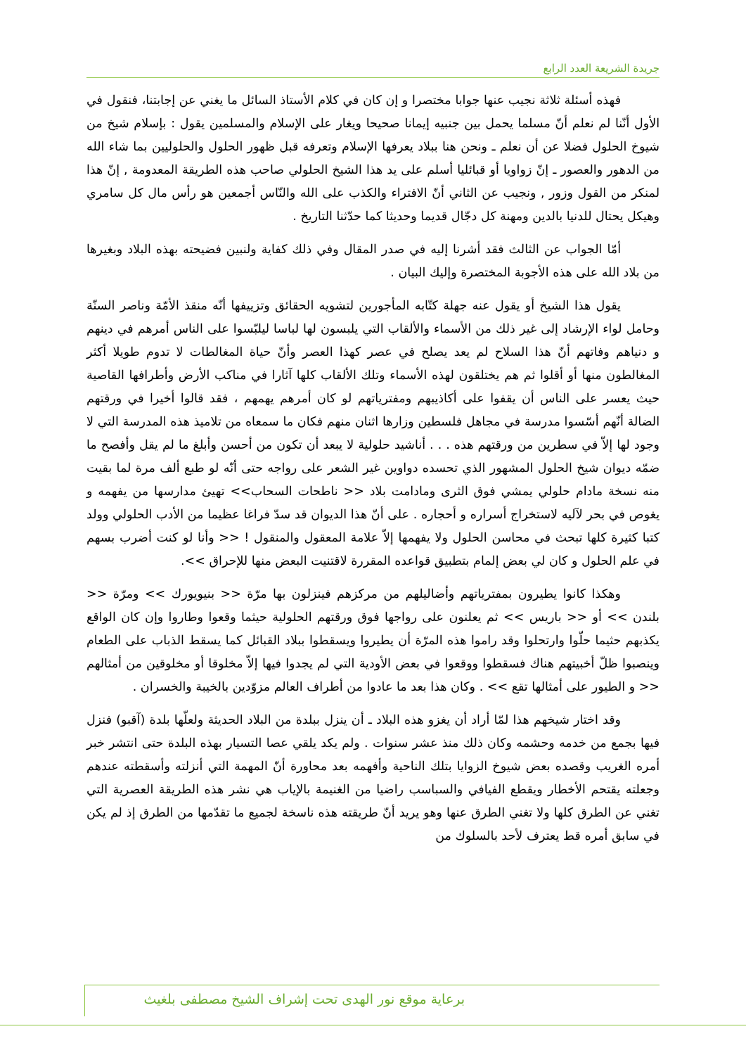جريدة الشريعة العدد الرابع
فهذه أسئلة ثلاثة نجيب عنها جوابا مختصرا و إن كان في كلام الأستاذ السائل ما يغني عن إجابتنا، فنقول في الأول أنّنا لم نعلم أنّ مسلما يحمل بين جنبيه إيمانا صحيحا ويغار على الإسلام والمسلمين يقول : بإسلام شيخ من شيوخ الحلول فضلا عن أن نعلم ـ ونحن هنا ببلاد يعرفها الإسلام وتعرفه قبل ظهور الحلول والحلوليين بما شاء الله من الدهور والعصور ـ إنّ زواويا أو قبائليا أسلم على يد هذا الشيخ الحلولي صاحب هذه الطريقة المعدومة , إنّ هذا لمنكر من القول وزور , ونجيب عن الثاني أنّ الافتراء والكذب على الله والنّاس أجمعين هو رأس مال كل سامري وهيكل يحتال للدنيا بالدين ومهنة كل دجّال قديما وحديثا كما حدّثنا التاريخ .
أمّا الجواب عن الثالث فقد أشرنا إليه في صدر المقال وفي ذلك كفاية ولنبين فضيحته بهذه البلاد وبغيرها من بلاد الله على هذه الأجوبة المختصرة وإليك البيان .
يقول هذا الشيخ أو يقول عنه جهلة كتّابه المأجورين لتشويه الحقائق وتزييفها أنّه منقذ الأمّة وناصر السنّة وحامل لواء الإرشاد إلى غير ذلك من الأسماء والألقاب التي يلبسون لها لباسا ليلبّسوا على الناس أمرهم في دينهم و دنياهم وفاتهم أنّ هذا السلاح لم يعد يصلح في عصر كهذا العصر وأنّ حياة المغالطات لا تدوم طويلا أكثر المغالطون منها أو أقلوا ثم هم يختلقون لهذه الأسماء وتلك الألقاب كلها آثارا في مناكب الأرض وأطرافها القاصية حيث يعسر على الناس أن يقفوا على أكاذيبهم ومفترياتهم لو كان أمرهم يهمهم ، فقد قالوا أخيرا في ورقتهم الضالة أنّهم أسّسوا مدرسة في مجاهل فلسطين وزارها اثنان منهم فكان ما سمعاه من تلاميذ هذه المدرسة التي لا وجود لها إلاّ في سطرين من ورقتهم هذه . . . أناشيد حلولية لا يبعد أن تكون من أحسن وأبلغ ما لم يقل وأفصح ما ضمّه ديوان شيخ الحلول المشهور الذي تحسده دواوين غير الشعر على رواجه حتى أنّه لو طبع ألف مرة لما بقيت منه نسخة مادام حلولي يمشي فوق الثرى ومادامت بلاد << ناطحات السحاب>> تهيئ مدارسها من يفهمه و يغوص في بحر لآليه لاستخراج أسراره و أحجاره . على أنّ هذا الديوان قد سدّ فراغا عظيما من الأدب الحلولي وولد كتبا كثيرة كلها تبحث في محاسن الحلول ولا يفهمها إلاّ علامة المعقول والمنقول ! << وأنا لو كنت أضرب بسهم في علم الحلول و كان لي بعض إلمام بتطبيق قواعده المقررة لاقتنيت البعض منها للإحراق >>.
وهكذا كانوا يطيرون بمفترياتهم وأضاليلهم من مركزهم فينزلون بها مرّة << بنيويورك >> ومرّة << بلندن >> أو << باريس >> ثم يعلنون على رواجها فوق ورقتهم الحلولية حيثما وقعوا وطاروا وإن كان الواقع يكذبهم حثيما حلّوا وارتحلوا وقد راموا هذه المرّة أن يطيروا ويسقطوا ببلاد القبائل كما يسقط الذباب على الطعام وينصبوا ظلّ أخبيتهم هناك فسقطوا ووقعوا في بعض الأودية التي لم يجدوا فيها إلاّ مخلوقا أو مخلوقين من أمثالهم << و الطيور على أمثالها تقع >> . وكان هذا بعد ما عادوا من أطراف العالم مزوّدين بالخيبة والخسران .
وقد اختار شيخهم هذا لمّا أراد أن يغزو هذه البلاد ـ أن ينزل ببلدة من البلاد الحديثة ولعلّها بلدة (آقبو) فنزل فيها بجمع من خدمه وحشمه وكان ذلك منذ عشر سنوات . ولم يكد يلقي عصا التسيار بهذه البلدة حتى انتشر خبر أمره الغريب وقصده بعض شيوخ الزوايا بتلك الناحية وأفهمه بعد محاورة أنّ المهمة التي أنزلته وأسقطته عندهم وجعلته يقتحم الأخطار ويقطع الفيافي والسباسب راضيا من الغنيمة بالإياب هي نشر هذه الطريقة العصرية التي تغني عن الطرق كلها ولا تغني الطرق عنها وهو يريد أنّ طريقته هذه ناسخة لجميع ما تقدّمها من الطرق إذ لم يكن في سابق أمره قط يعترف لأحد بالسلوك من
برعاية موقع نور الهدى تحت إشراف الشيخ مصطفى بلغيث